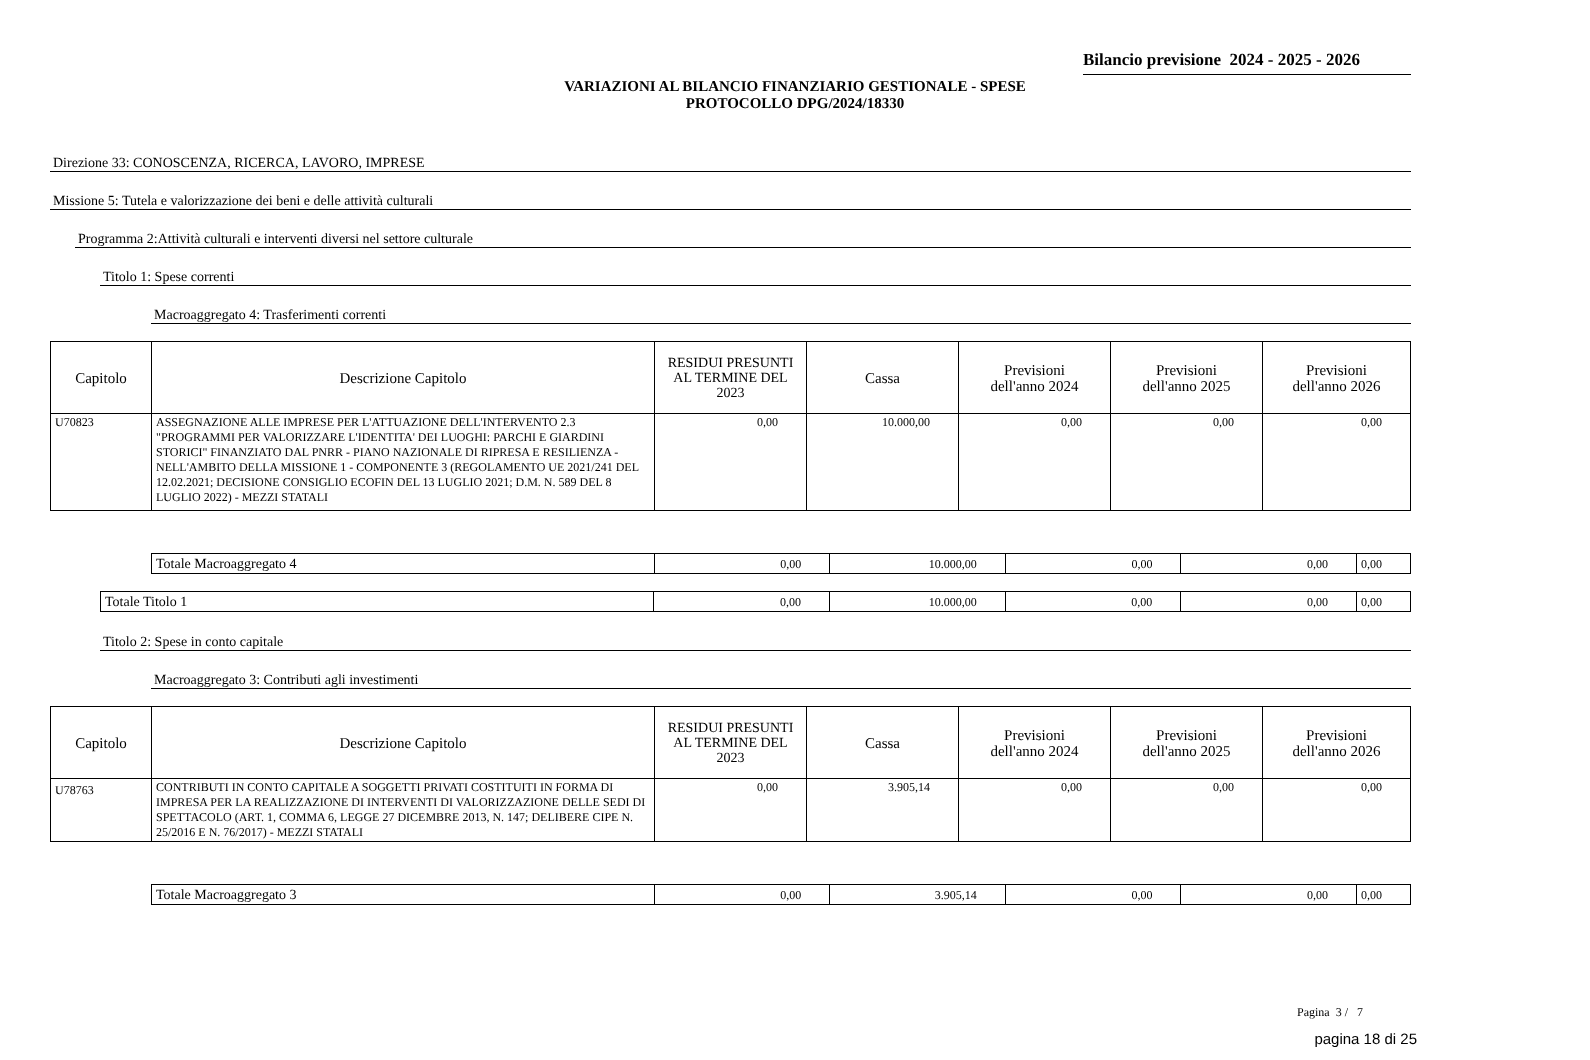Bilancio previsione 2024 - 2025 - 2026
VARIAZIONI AL BILANCIO FINANZIARIO GESTIONALE - SPESE
PROTOCOLLO DPG/2024/18330
Direzione 33: CONOSCENZA, RICERCA, LAVORO, IMPRESE
Missione 5: Tutela e valorizzazione dei beni e delle attività culturali
Programma 2:Attività culturali e interventi diversi nel settore culturale
Titolo 1: Spese correnti
Macroaggregato 4: Trasferimenti correnti
| Capitolo | Descrizione Capitolo | RESIDUI PRESUNTI AL TERMINE DEL 2023 | Cassa | Previsioni dell'anno 2024 | Previsioni dell'anno 2025 | Previsioni dell'anno 2026 |
| --- | --- | --- | --- | --- | --- | --- |
| U70823 | ASSEGNAZIONE ALLE IMPRESE PER L'ATTUAZIONE DELL'INTERVENTO 2.3 "PROGRAMMI PER VALORIZZARE L'IDENTITA' DEI LUOGHI: PARCHI E GIARDINI STORICI" FINANZIATO DAL PNRR - PIANO NAZIONALE DI RIPRESA E RESILIENZA - NELL'AMBITO DELLA MISSIONE 1 - COMPONENTE 3 (REGOLAMENTO UE 2021/241 DEL 12.02.2021; DECISIONE CONSIGLIO ECOFIN DEL 13 LUGLIO 2021; D.M. N. 589 DEL 8 LUGLIO 2022) - MEZZI STATALI | 0,00 | 10.000,00 | 0,00 | 0,00 | 0,00 |
| Totale Macroaggregato 4 | 0,00 | 10.000,00 | 0,00 | 0,00 | 0,00 |
| Totale Titolo 1 | 0,00 | 10.000,00 | 0,00 | 0,00 | 0,00 |
Titolo 2: Spese in conto capitale
Macroaggregato 3: Contributi agli investimenti
| Capitolo | Descrizione Capitolo | RESIDUI PRESUNTI AL TERMINE DEL 2023 | Cassa | Previsioni dell'anno 2024 | Previsioni dell'anno 2025 | Previsioni dell'anno 2026 |
| --- | --- | --- | --- | --- | --- | --- |
| U78763 | CONTRIBUTI IN CONTO CAPITALE A SOGGETTI PRIVATI COSTITUITI IN FORMA DI IMPRESA PER LA REALIZZAZIONE DI INTERVENTI DI VALORIZZAZIONE DELLE SEDI DI SPETTACOLO (ART. 1, COMMA 6, LEGGE 27 DICEMBRE 2013, N. 147; DELIBERE CIPE N. 25/2016 E N. 76/2017) - MEZZI STATALI | 0,00 | 3.905,14 | 0,00 | 0,00 | 0,00 |
| Totale Macroaggregato 3 | 0,00 | 3.905,14 | 0,00 | 0,00 | 0,00 |
Pagina 3 / 7
pagina 18 di 25